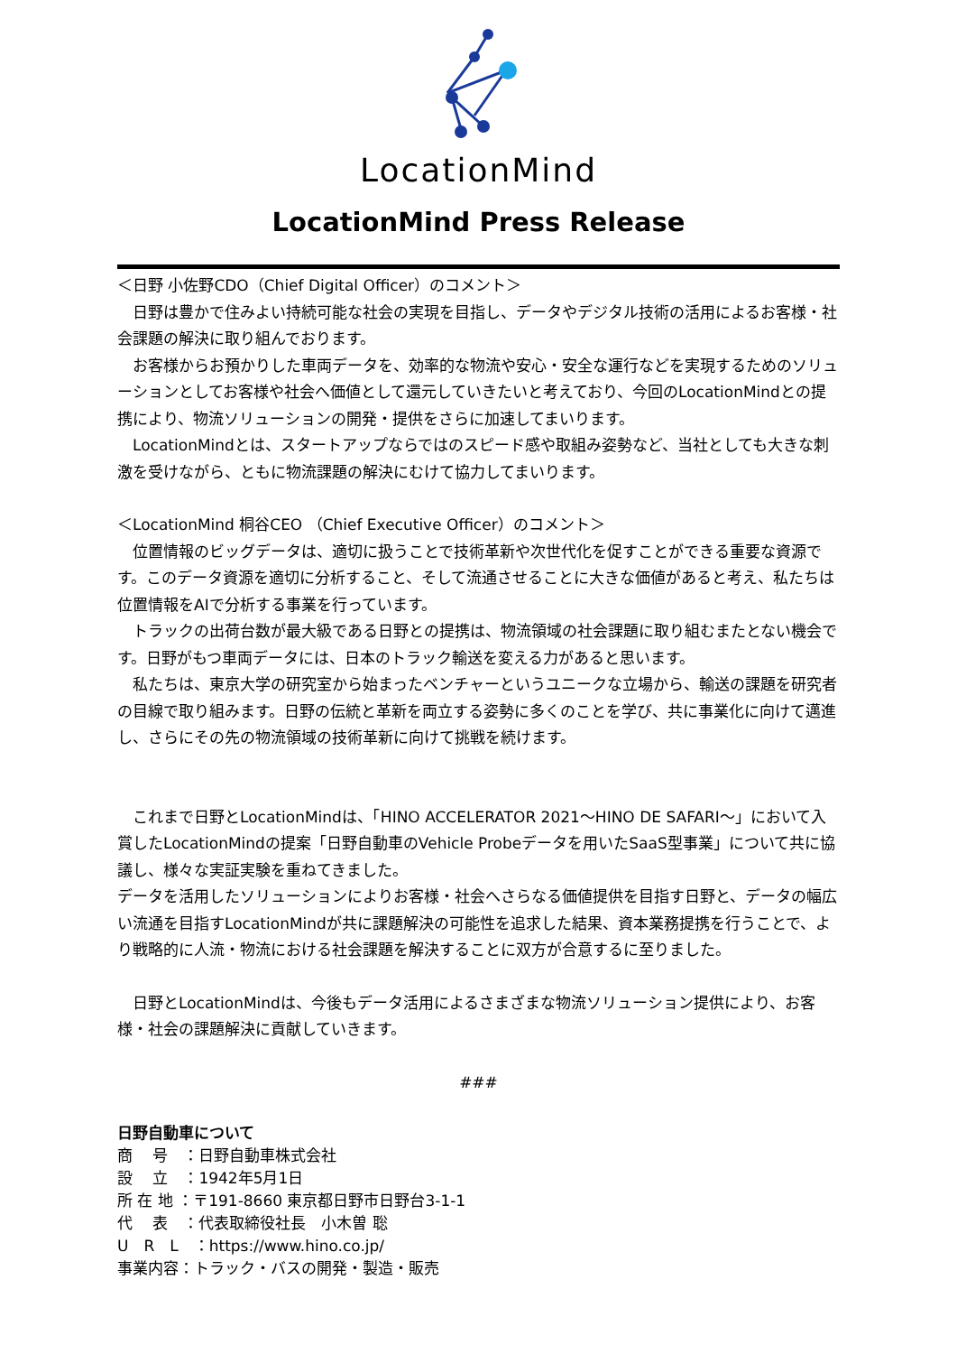LocationMind
LocationMind Press Release
＜日野 小佐野CDO（Chief Digital Officer）のコメント＞
　日野は豊かで住みよい持続可能な社会の実現を目指し、データやデジタル技術の活用によるお客様・社会課題の解決に取り組んでおります。
　お客様からお預かりした車両データを、効率的な物流や安心・安全な運行などを実現するためのソリューションとしてお客様や社会へ価値として還元していきたいと考えており、今回のLocationMindとの提携により、物流ソリューションの開発・提供をさらに加速してまいります。
　LocationMindとは、スタートアップならではのスピード感や取組み姿勢など、当社としても大きな刺激を受けながら、ともに物流課題の解決にむけて協力してまいります。
＜LocationMind 桐谷CEO （Chief Executive Officer）のコメント＞
　位置情報のビッグデータは、適切に扱うことで技術革新や次世代化を促すことができる重要な資源です。このデータ資源を適切に分析すること、そして流通させることに大きな価値があると考え、私たちは位置情報をAIで分析する事業を行っています。
　トラックの出荷台数が最大級である日野との提携は、物流領域の社会課題に取り組むまたとない機会です。日野がもつ車両データには、日本のトラック輸送を変える力があると思います。
　私たちは、東京大学の研究室から始まったベンチャーというユニークな立場から、輸送の課題を研究者の目線で取り組みます。日野の伝統と革新を両立する姿勢に多くのことを学び、共に事業化に向けて邁進し、さらにその先の物流領域の技術革新に向けて挑戦を続けます。
　これまで日野とLocationMindは、「HINO ACCELERATOR 2021～HINO DE SAFARI～」において入賞したLocationMindの提案「日野自動車のVehicle Probeデータを用いたSaaS型事業」について共に協議し、様々な実証実験を重ねてきました。
データを活用したソリューションによりお客様・社会へさらなる価値提供を目指す日野と、データの幅広い流通を目指すLocationMindが共に課題解決の可能性を追求した結果、資本業務提携を行うことで、より戦略的に人流・物流における社会課題を解決することに双方が合意するに至りました。
　日野とLocationMindは、今後もデータ活用によるさまざまな物流ソリューション提供により、お客様・社会の課題解決に貢献していきます。
###
日野自動車について
商　 号　：日野自動車株式会社
設　 立　：1942年5月1日
所 在 地 ：〒191-8660 東京都日野市日野台3-1-1
代　 表　：代表取締役社長　小木曽 聡
U　R　L　：https://www.hino.co.jp/
事業内容：トラック・バスの開発・製造・販売